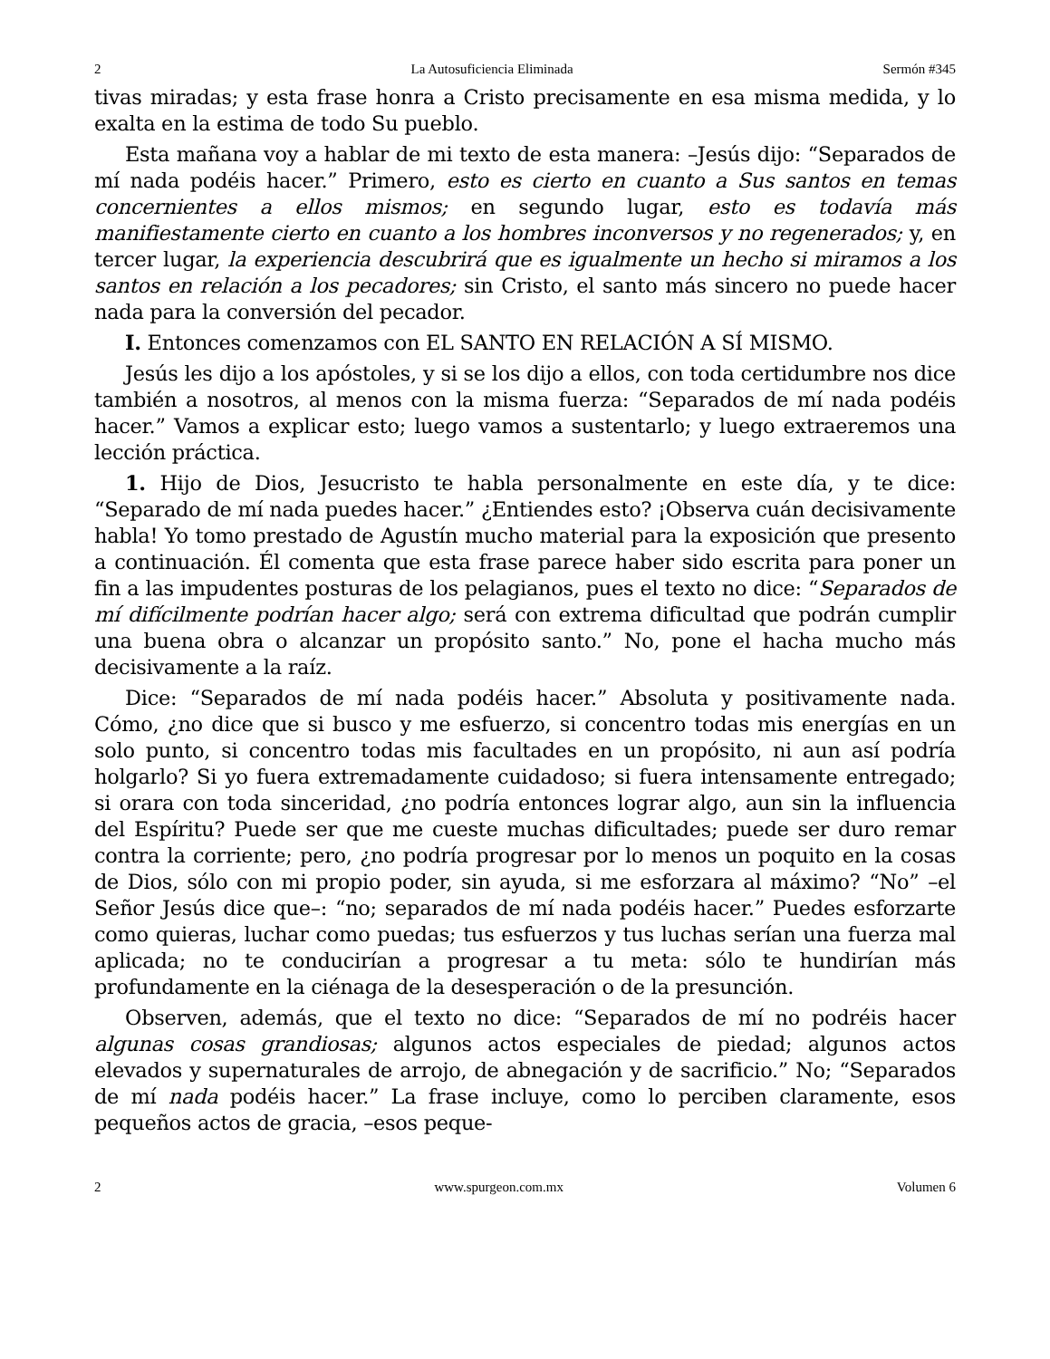2 La Autosuficiencia Eliminada Sermón #345
tivas miradas; y esta frase honra a Cristo precisamente en esa misma medida, y lo exalta en la estima de todo Su pueblo.
Esta mañana voy a hablar de mi texto de esta manera: –Jesús dijo: “Separados de mí nada podéis hacer.” Primero, esto es cierto en cuanto a Sus santos en temas concernientes a ellos mismos; en segundo lugar, esto es todavía más manifiestamente cierto en cuanto a los hombres inconversos y no regenerados; y, en tercer lugar, la experiencia descubrirá que es igualmente un hecho si miramos a los santos en relación a los pecadores; sin Cristo, el santo más sincero no puede hacer nada para la conversión del pecador.
I. Entonces comenzamos con EL SANTO EN RELACIÓN A SÍ MISMO.
Jesús les dijo a los apóstoles, y si se los dijo a ellos, con toda certidumbre nos dice también a nosotros, al menos con la misma fuerza: “Separados de mí nada podéis hacer.” Vamos a explicar esto; luego vamos a sustentarlo; y luego extraeremos una lección práctica.
1. Hijo de Dios, Jesucristo te habla personalmente en este día, y te dice: “Separado de mí nada puedes hacer.” ¿Entiendes esto? ¡Observa cuán decisivamente habla! Yo tomo prestado de Agustín mucho material para la exposición que presento a continuación. Él comenta que esta frase parece haber sido escrita para poner un fin a las impudentes posturas de los pelagianos, pues el texto no dice: “Separados de mí difícilmente podrían hacer algo; será con extrema dificultad que podrán cumplir una buena obra o alcanzar un propósito santo.” No, pone el hacha mucho más decisivamente a la raíz.
Dice: “Separados de mí nada podéis hacer.” Absoluta y positivamente nada. Cómo, ¿no dice que si busco y me esfuerzo, si concentro todas mis energías en un solo punto, si concentro todas mis facultades en un propósito, ni aun así podría holgarlo? Si yo fuera extremadamente cuidadoso; si fuera intensamente entregado; si orara con toda sinceridad, ¿no podría entonces lograr algo, aun sin la influencia del Espíritu? Puede ser que me cueste muchas dificultades; puede ser duro remar contra la corriente; pero, ¿no podría progresar por lo menos un poquito en la cosas de Dios, sólo con mi propio poder, sin ayuda, si me esforzara al máximo? “No” –el Señor Jesús dice que–: “no; separados de mí nada podéis hacer.” Puedes esforzarte como quieras, luchar como puedas; tus esfuerzos y tus luchas serían una fuerza mal aplicada; no te conducirían a progresar a tu meta: sólo te hundirían más profundamente en la ciénaga de la desesperación o de la presunción.
Observen, además, que el texto no dice: “Separados de mí no podréis hacer algunas cosas grandiosas; algunos actos especiales de piedad; algunos actos elevados y supernaturales de arrojo, de abnegación y de sacrificio.” No; “Separados de mí nada podéis hacer.” La frase incluye, como lo perciben claramente, esos pequeños actos de gracia, –esos peque-
2 www.spurgeon.com.mx Volumen 6